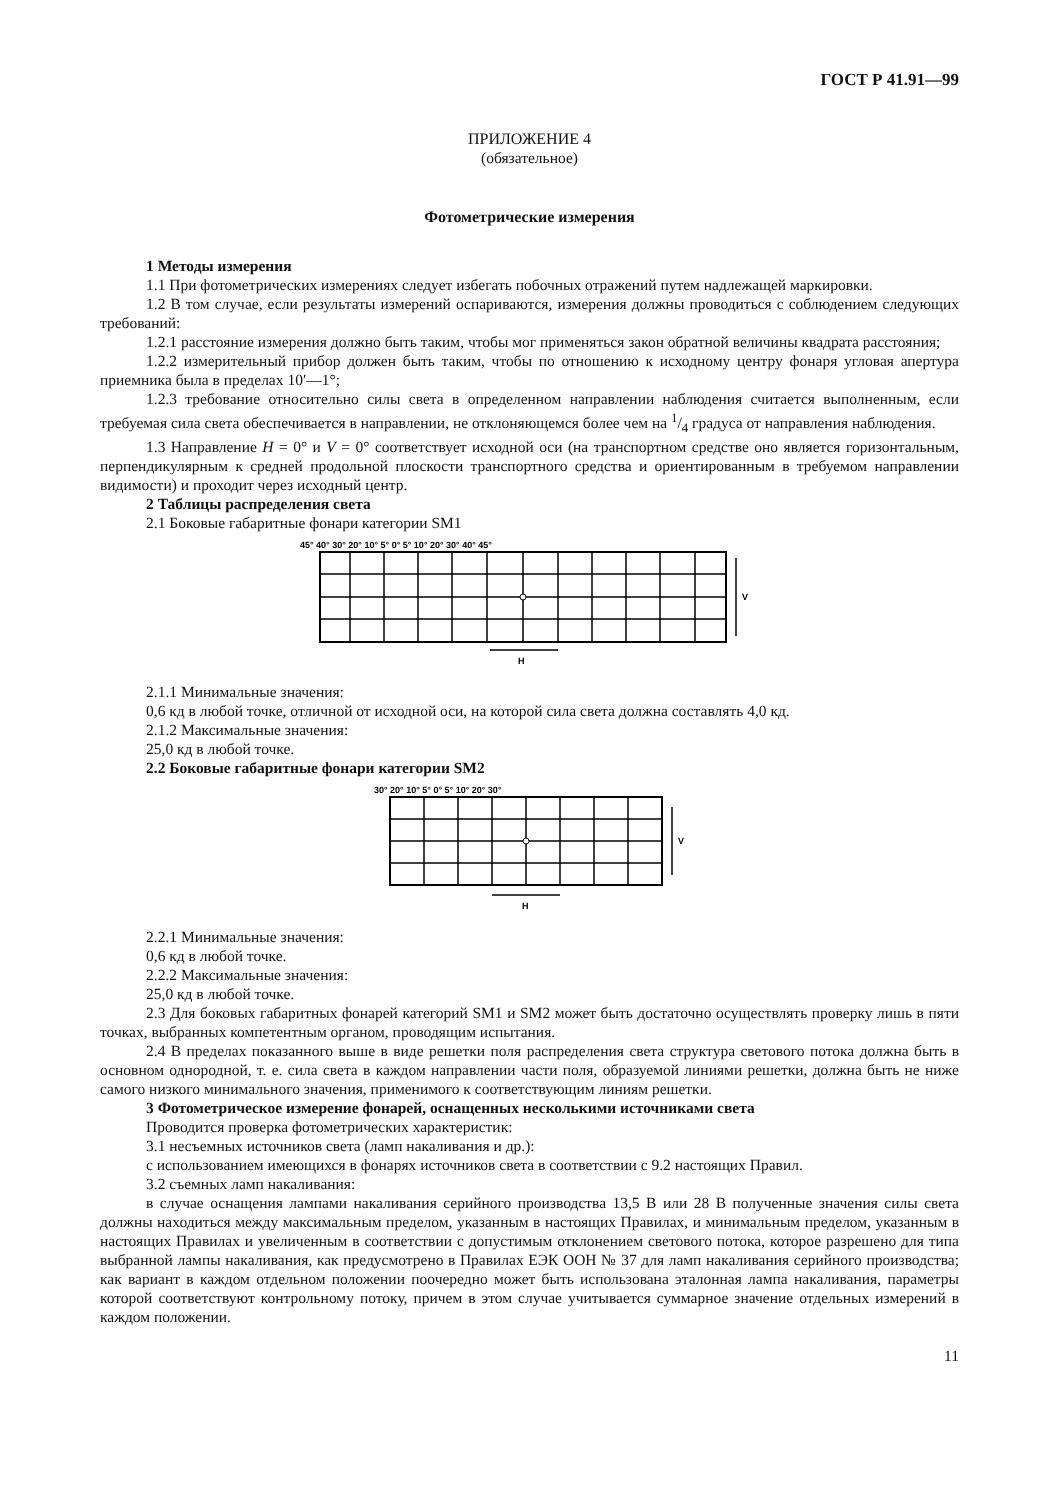ГОСТ Р 41.91—99
ПРИЛОЖЕНИЕ 4
(обязательное)
Фотометрические измерения
1 Методы измерения
1.1 При фотометрических измерениях следует избегать побочных отражений путем надлежащей маркировки.
1.2 В том случае, если результаты измерений оспариваются, измерения должны проводиться с соблюдением следующих требований:
1.2.1 расстояние измерения должно быть таким, чтобы мог применяться закон обратной величины квадрата расстояния;
1.2.2 измерительный прибор должен быть таким, чтобы по отношению к исходному центру фонаря угловая апертура приемника была в пределах 10′—1°;
1.2.3 требование относительно силы света в определенном направлении наблюдения считается выполненным, если требуемая сила света обеспечивается в направлении, не отклоняющемся более чем на 1/4 градуса от направления наблюдения.
1.3 Направление H = 0° и V = 0° соответствует исходной оси (на транспортном средстве оно является горизонтальным, перпендикулярным к средней продольной плоскости транспортного средства и ориентированным в требуемом направлении видимости) и проходит через исходный центр.
2 Таблицы распределения света
2.1 Боковые габаритные фонари категории SM1
45° 40° 30° 20° 10° 5° 0° 5° 10° 20° 30° 40° 45°
V
H
2.1.1 Минимальные значения:
0,6 кд в любой точке, отличной от исходной оси, на которой сила света должна составлять 4,0 кд.
2.1.2 Максимальные значения:
25,0 кд в любой точке.
2.2 Боковые габаритные фонари категории SM2
30° 20° 10° 5° 0° 5° 10° 20° 30°
V
H
2.2.1 Минимальные значения:
0,6 кд в любой точке.
2.2.2 Максимальные значения:
25,0 кд в любой точке.
2.3 Для боковых габаритных фонарей категорий SM1 и SM2 может быть достаточно осуществлять проверку лишь в пяти точках, выбранных компетентным органом, проводящим испытания.
2.4 В пределах показанного выше в виде решетки поля распределения света структура светового потока должна быть в основном однородной, т. е. сила света в каждом направлении части поля, образуемой линиями решетки, должна быть не ниже самого низкого минимального значения, применимого к соответствующим линиям решетки.
3 Фотометрическое измерение фонарей, оснащенных несколькими источниками света
Проводится проверка фотометрических характеристик:
3.1 несъемных источников света (ламп накаливания и др.):
с использованием имеющихся в фонарях источников света в соответствии с 9.2 настоящих Правил.
3.2 съемных ламп накаливания:
в случае оснащения лампами накаливания серийного производства 13,5 В или 28 В полученные значения силы света должны находиться между максимальным пределом, указанным в настоящих Правилах, и минимальным пределом, указанным в настоящих Правилах и увеличенным в соответствии с допустимым отклонением светового потока, которое разрешено для типа выбранной лампы накаливания, как предусмотрено в Правилах ЕЭК ООН № 37 для ламп накаливания серийного производства; как вариант в каждом отдельном положении поочередно может быть использована эталонная лампа накаливания, параметры которой соответствуют контрольному потоку, причем в этом случае учитывается суммарное значение отдельных измерений в каждом положении.
11